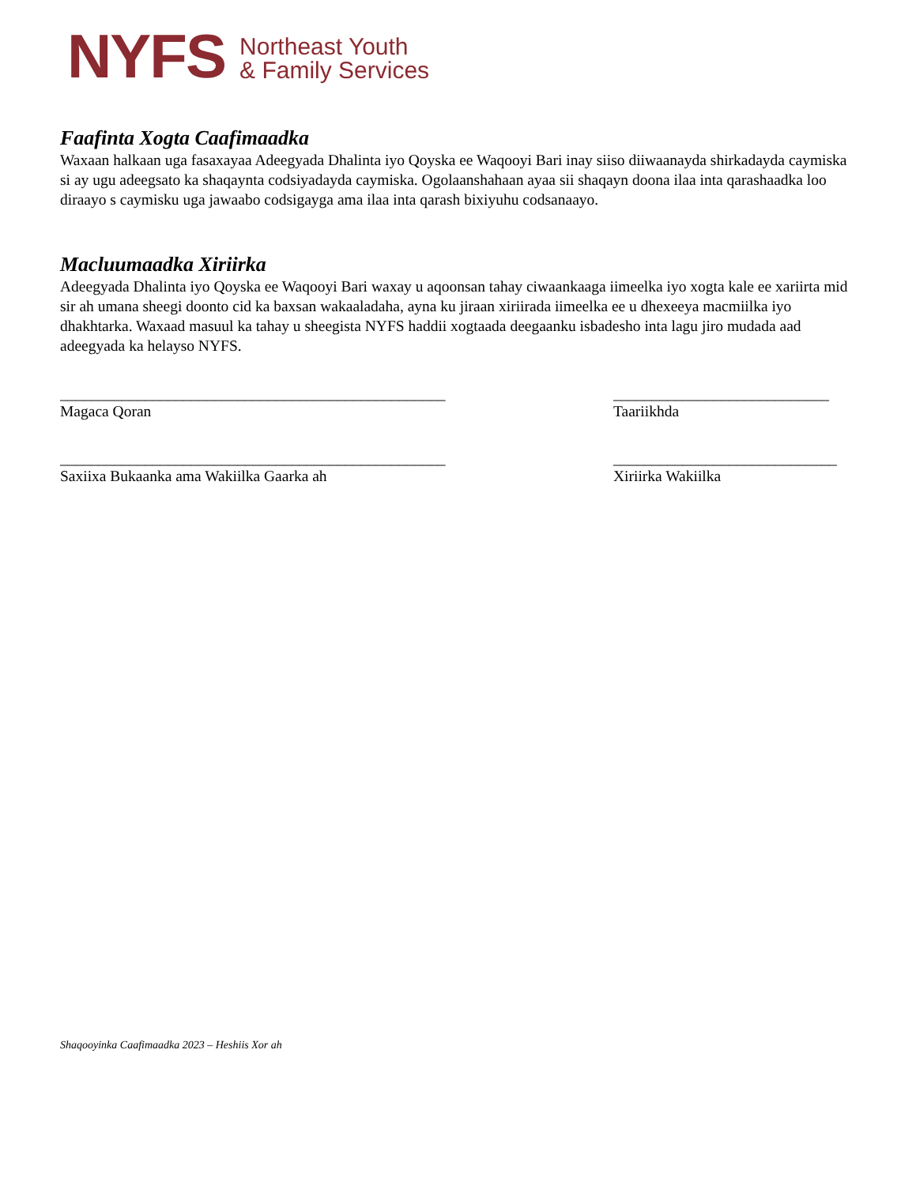NYFS
Northeast Youth
& Family Services
Faafinta Xogta Caafimaadka
Waxaan halkaan uga fasaxayaa Adeegyada Dhalinta iyo Qoyska ee Waqooyi Bari inay siiso diiwaanayda shirkadayda caymiska si ay ugu adeegsato ka shaqaynta codsiyadayda caymiska. Ogolaanshahaan ayaa sii shaqayn doona ilaa inta qarashaadka loo diraayo s caymisku uga jawaabo codsigayga ama ilaa inta qarash bixiyuhu codsanaayo.
Macluumaadka Xiriirka
Adeegyada Dhalinta iyo Qoyska ee Waqooyi Bari waxay u aqoonsan tahay ciwaankaaga iimeelka iyo xogta kale ee xariirta mid sir ah umana sheegi doonto cid ka baxsan wakaaladaha, ayna ku jiraan xiriirada iimeelka ee u dhexeeya macmiilka iyo dhakhtarka. Waxaad masuul ka tahay u sheegista NYFS haddii xogtaada deegaanku isbadesho inta lagu jiro mudada aad adeegyada ka helayso NYFS.
__________________________________________________
Magaca Qoran
____________________________
Taariikhda
__________________________________________________
Saxiixa Bukaanka ama Wakiilka Gaarka ah
_____________________________
Xiriirka Wakiilka
Shaqooyinka Caafimaadka 2023 – Heshiis Xor ah